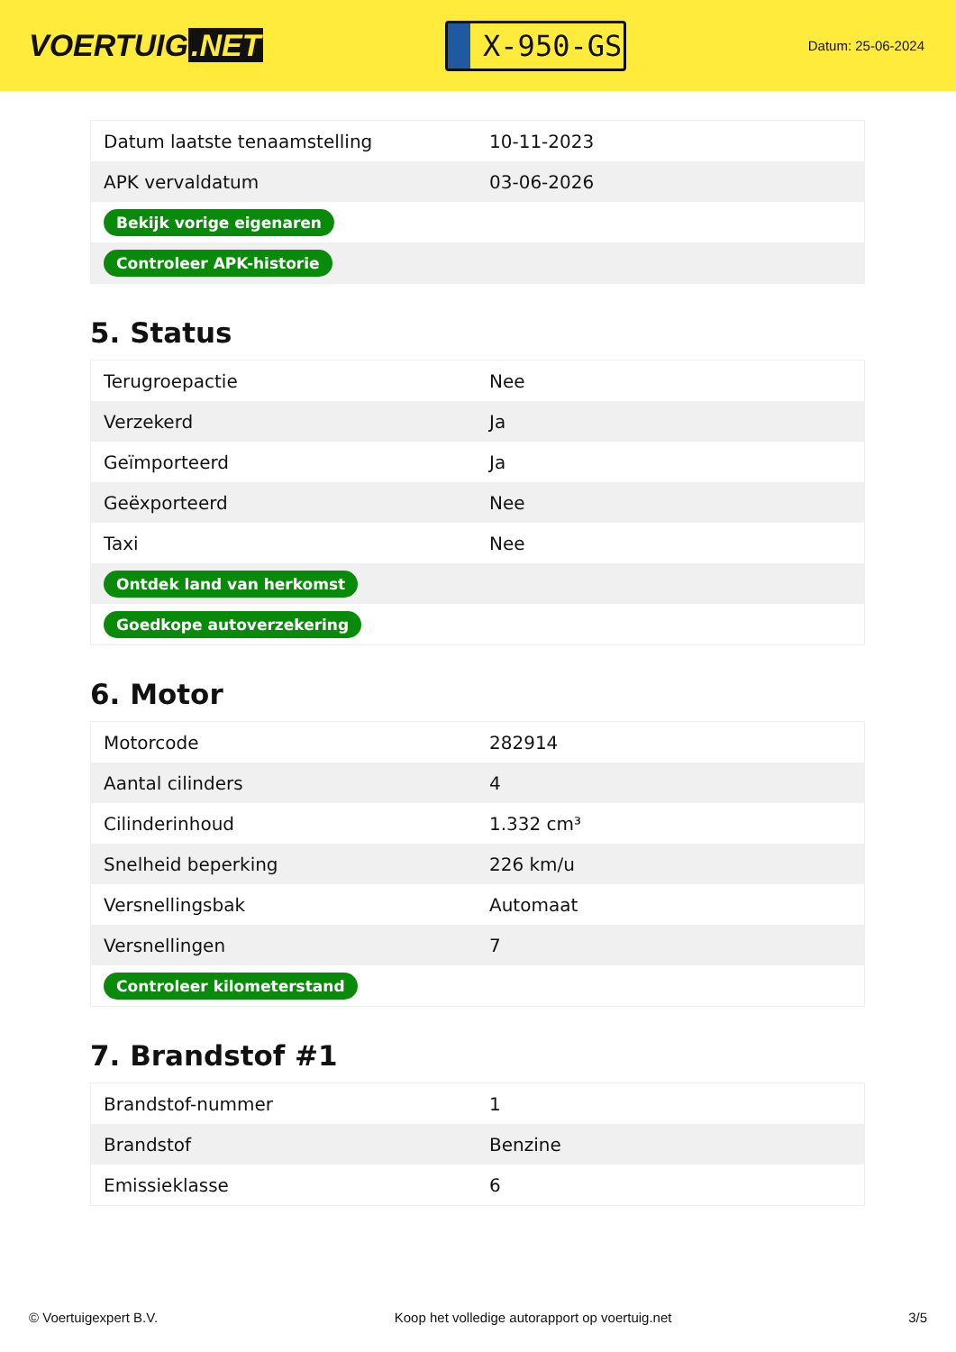VOERTUIG.NET
X-950-GS
Datum: 25-06-2024
| Datum laatste tenaamstelling | 10-11-2023 |
| APK vervaldatum | 03-06-2026 |
| Bekijk vorige eigenaren | |
| Controleer APK-historie | |
5. Status
| Terugroepactie | Nee |
| Verzekerd | Ja |
| Geïmporteerd | Ja |
| Geëxporteerd | Nee |
| Taxi | Nee |
| Ontdek land van herkomst | |
| Goedkope autoverzekering | |
6. Motor
| Motorcode | 282914 |
| Aantal cilinders | 4 |
| Cilinderinhoud | 1.332 cm³ |
| Snelheid beperking | 226 km/u |
| Versnellingsbak | Automaat |
| Versnellingen | 7 |
| Controleer kilometerstand | |
7. Brandstof #1
| Brandstof-nummer | 1 |
| Brandstof | Benzine |
| Emissieklasse | 6 |
© Voertuigexpert B.V. Koop het volledige autorapport op voertuig.net 3/5